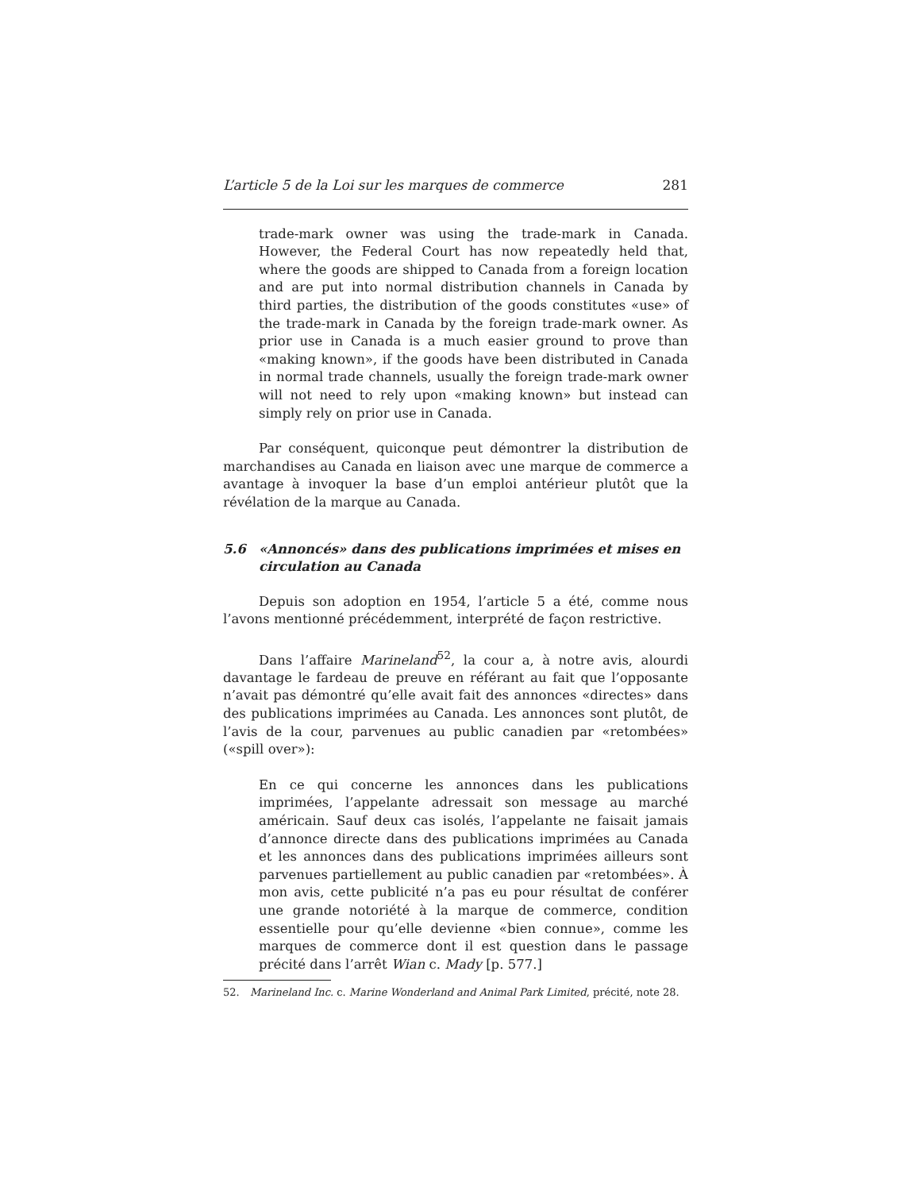L’article 5 de la Loi sur les marques de commerce 281
trade-mark owner was using the trade-mark in Canada. However, the Federal Court has now repeatedly held that, where the goods are shipped to Canada from a foreign location and are put into normal distribution channels in Canada by third parties, the distribution of the goods constitutes «use» of the trade-mark in Canada by the foreign trade-mark owner. As prior use in Canada is a much easier ground to prove than «making known», if the goods have been distributed in Canada in normal trade channels, usually the foreign trade-mark owner will not need to rely upon «making known» but instead can simply rely on prior use in Canada.
Par conséquent, quiconque peut démontrer la distribution de marchandises au Canada en liaison avec une marque de commerce a avantage à invoquer la base d’un emploi antérieur plutôt que la révélation de la marque au Canada.
5.6 «Annoncés» dans des publications imprimées et mises en circulation au Canada
Depuis son adoption en 1954, l’article 5 a été, comme nous l’avons mentionné précédemment, interprété de façon restrictive.
Dans l’affaire Marineland<sup>52</sup>, la cour a, à notre avis, alourdi davantage le fardeau de preuve en référant au fait que l’opposante n’avait pas démontré qu’elle avait fait des annonces «directes» dans des publications imprimées au Canada. Les annonces sont plutôt, de l’avis de la cour, parvenues au public canadien par «retombées» («spill over»):
En ce qui concerne les annonces dans les publications imprimées, l’appelante adressait son message au marché américain. Sauf deux cas isolés, l’appelante ne faisait jamais d’annonce directe dans des publications imprimées au Canada et les annonces dans des publications imprimées ailleurs sont parvenues partiellement au public canadien par «retombées». À mon avis, cette publicité n’a pas eu pour résultat de conférer une grande notoriété à la marque de commerce, condition essentielle pour qu’elle devienne «bien connue», comme les marques de commerce dont il est question dans le passage précité dans l’arrêt Wian c. Mady [p. 577.]
52. Marineland Inc. c. Marine Wonderland and Animal Park Limited, précité, note 28.